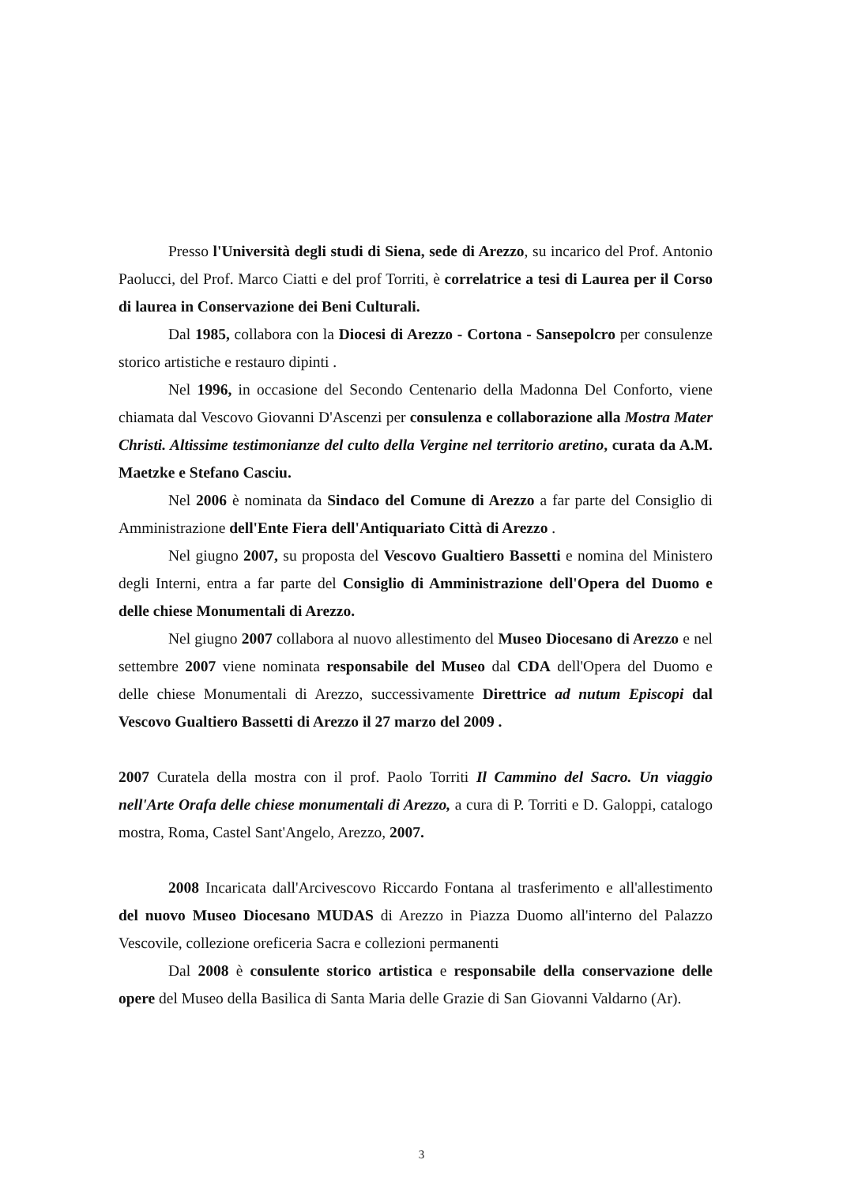Presso l'Università degli studi di Siena, sede di Arezzo, su incarico del Prof. Antonio Paolucci, del Prof. Marco Ciatti e del prof Torriti, è correlatrice a tesi di Laurea per il Corso di laurea in Conservazione dei Beni Culturali.
Dal 1985, collabora con la Diocesi di Arezzo - Cortona - Sansepolcro per consulenze storico artistiche e restauro dipinti .
Nel 1996, in occasione del Secondo Centenario della Madonna Del Conforto, viene chiamata dal Vescovo Giovanni D'Ascenzi per consulenza e collaborazione alla Mostra Mater Christi. Altissime testimonianze del culto della Vergine nel territorio aretino, curata da A.M. Maetzke e Stefano Casciu.
Nel 2006 è nominata da Sindaco del Comune di Arezzo a far parte del Consiglio di Amministrazione dell'Ente Fiera dell'Antiquariato Città di Arezzo .
Nel giugno 2007, su proposta del Vescovo Gualtiero Bassetti e nomina del Ministero degli Interni, entra a far parte del Consiglio di Amministrazione dell'Opera del Duomo e delle chiese Monumentali di Arezzo.
Nel giugno 2007 collabora al nuovo allestimento del Museo Diocesano di Arezzo e nel settembre 2007 viene nominata responsabile del Museo dal CDA dell'Opera del Duomo e delle chiese Monumentali di Arezzo, successivamente Direttrice ad nutum Episcopi dal Vescovo Gualtiero Bassetti di Arezzo il 27 marzo del 2009 .
2007 Curatela della mostra con il prof. Paolo Torriti Il Cammino del Sacro. Un viaggio nell'Arte Orafa delle chiese monumentali di Arezzo, a cura di P. Torriti e D. Galoppi, catalogo mostra, Roma, Castel Sant'Angelo, Arezzo, 2007.
2008 Incaricata dall'Arcivescovo Riccardo Fontana al trasferimento e all'allestimento del nuovo Museo Diocesano MUDAS di Arezzo in Piazza Duomo all'interno del Palazzo Vescovile, collezione oreficeria Sacra e collezioni permanenti
Dal 2008 è consulente storico artistica e responsabile della conservazione delle opere del Museo della Basilica di Santa Maria delle Grazie di San Giovanni Valdarno (Ar).
3